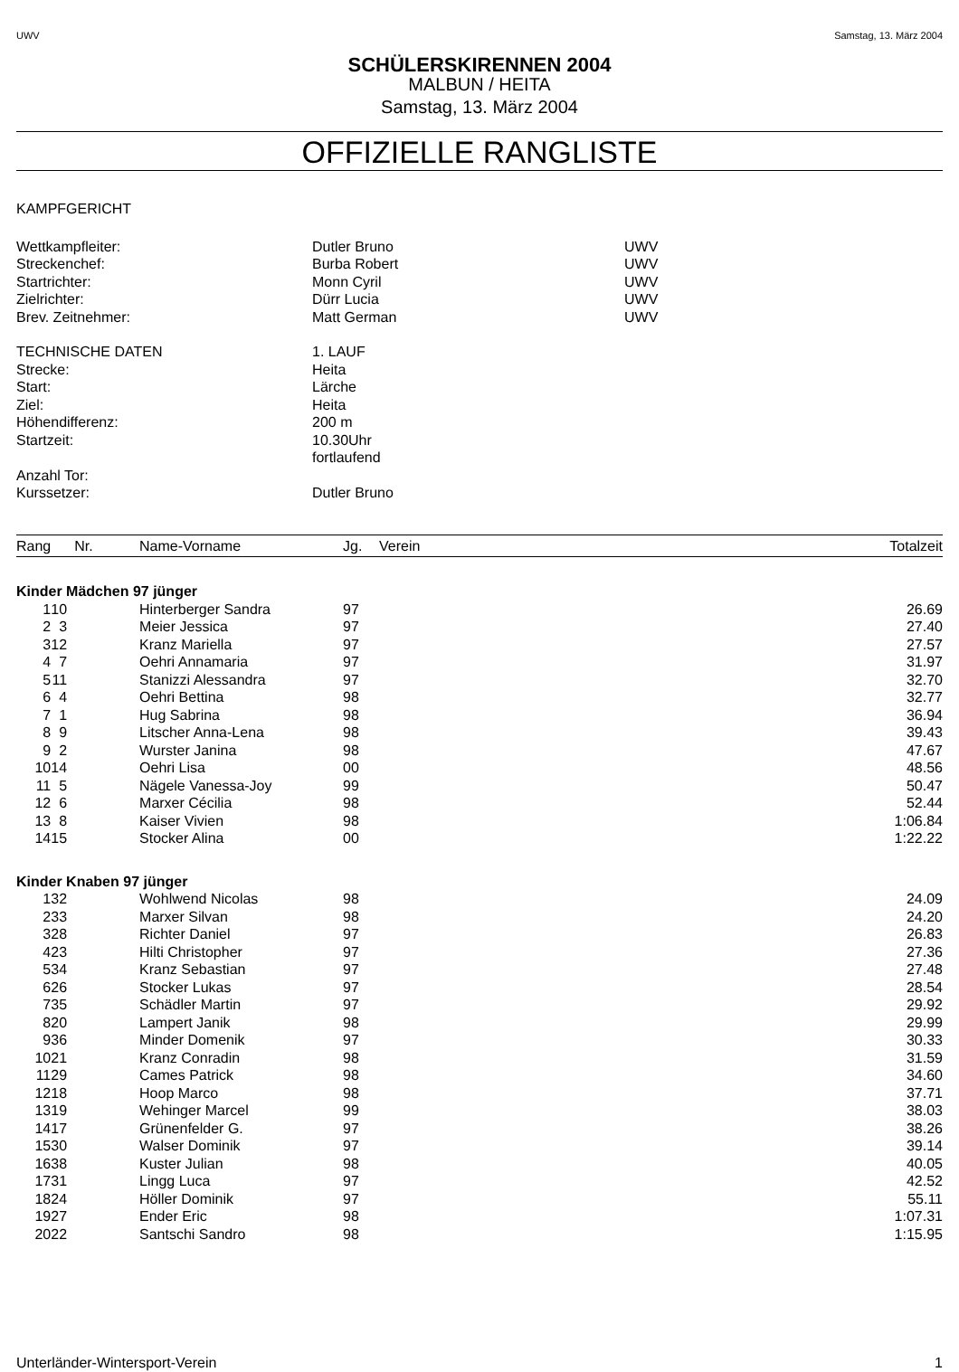UWV Samstag, 13. März 2004
SCHÜLERSKIRENNEN 2004
MALBUN / HEITA
Samstag, 13. März 2004
OFFIZIELLE RANGLISTE
KAMPFGERICHT
| Wettkampfleiter: | Dutler Bruno | UWV |
| Streckenchef: | Burba Robert | UWV |
| Startrichter: | Monn Cyril | UWV |
| Zielrichter: | Dürr Lucia | UWV |
| Brev. Zeitnehmer: | Matt German | UWV |
| TECHNISCHE DATEN | 1. LAUF | |
| Strecke: | Heita | |
| Start: | Lärche | |
| Ziel: | Heita | |
| Höhendifferenz: | 200 m | |
| Startzeit: | 10.30Uhr | |
| | fortlaufend | |
| Anzahl Tor: | | |
| Kurssetzer: | Dutler Bruno | |
| Rang | Nr. | Name-Vorname | Jg. | Verein | Totalzeit |
| --- | --- | --- | --- | --- | --- |
| Kinder Mädchen 97 jünger | | | | | |
| 1 | 10 | Hinterberger Sandra | 97 | | 26.69 |
| 2 | 3 | Meier Jessica | 97 | | 27.40 |
| 3 | 12 | Kranz Mariella | 97 | | 27.57 |
| 4 | 7 | Oehri Annamaria | 97 | | 31.97 |
| 5 | 11 | Stanizzi Alessandra | 97 | | 32.70 |
| 6 | 4 | Oehri Bettina | 98 | | 32.77 |
| 7 | 1 | Hug Sabrina | 98 | | 36.94 |
| 8 | 9 | Litscher Anna-Lena | 98 | | 39.43 |
| 9 | 2 | Wurster Janina | 98 | | 47.67 |
| 10 | 14 | Oehri Lisa | 00 | | 48.56 |
| 11 | 5 | Nägele Vanessa-Joy | 99 | | 50.47 |
| 12 | 6 | Marxer Cécilia | 98 | | 52.44 |
| 13 | 8 | Kaiser Vivien | 98 | | 1:06.84 |
| 14 | 15 | Stocker Alina | 00 | | 1:22.22 |
| Kinder Knaben 97 jünger | | | | | |
| 1 | 32 | Wohlwend Nicolas | 98 | | 24.09 |
| 2 | 33 | Marxer Silvan | 98 | | 24.20 |
| 3 | 28 | Richter Daniel | 97 | | 26.83 |
| 4 | 23 | Hilti Christopher | 97 | | 27.36 |
| 5 | 34 | Kranz Sebastian | 97 | | 27.48 |
| 6 | 26 | Stocker Lukas | 97 | | 28.54 |
| 7 | 35 | Schädler Martin | 97 | | 29.92 |
| 8 | 20 | Lampert Janik | 98 | | 29.99 |
| 9 | 36 | Minder Domenik | 97 | | 30.33 |
| 10 | 21 | Kranz Conradin | 98 | | 31.59 |
| 11 | 29 | Cames Patrick | 98 | | 34.60 |
| 12 | 18 | Hoop Marco | 98 | | 37.71 |
| 13 | 19 | Wehinger Marcel | 99 | | 38.03 |
| 14 | 17 | Grünenfelder G. | 97 | | 38.26 |
| 15 | 30 | Walser Dominik | 97 | | 39.14 |
| 16 | 38 | Kuster Julian | 98 | | 40.05 |
| 17 | 31 | Lingg Luca | 97 | | 42.52 |
| 18 | 24 | Höller Dominik | 97 | | 55.11 |
| 19 | 27 | Ender Eric | 98 | | 1:07.31 |
| 20 | 22 | Santschi Sandro | 98 | | 1:15.95 |
Unterländer-Wintersport-Verein 1